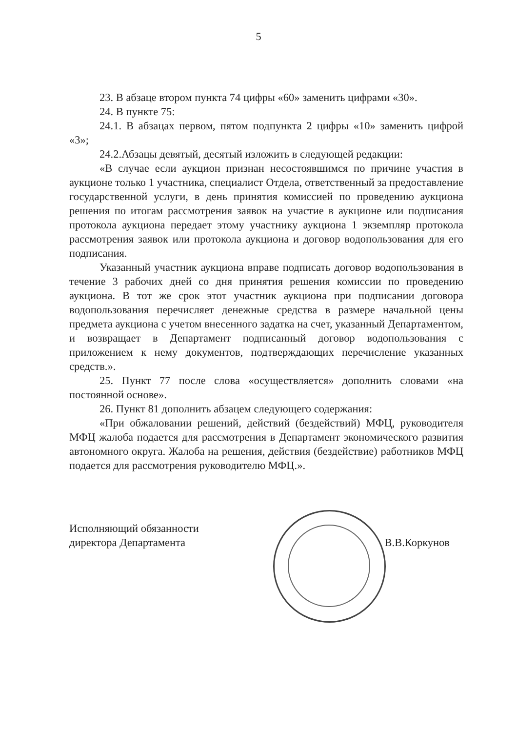5
23. В абзаце втором пункта 74 цифры «60» заменить цифрами «30».
24. В пункте 75:
24.1. В абзацах первом, пятом подпункта 2 цифры «10» заменить цифрой «3»;
24.2.Абзацы девятый, десятый изложить в следующей редакции:
«В случае если аукцион признан несостоявшимся по причине участия в аукционе только 1 участника, специалист Отдела, ответственный за предоставление государственной услуги, в день принятия комиссией по проведению аукциона решения по итогам рассмотрения заявок на участие в аукционе или подписания протокола аукциона передает этому участнику аукциона 1 экземпляр протокола рассмотрения заявок или протокола аукциона и договор водопользования для его подписания.
Указанный участник аукциона вправе подписать договор водопользования в течение 3 рабочих дней со дня принятия решения комиссии по проведению аукциона. В тот же срок этот участник аукциона при подписании договора водопользования перечисляет денежные средства в размере начальной цены предмета аукциона с учетом внесенного задатка на счет, указанный Департаментом, и возвращает в Департамент подписанный договор водопользования с приложением к нему документов, подтверждающих перечисление указанных средств.».
25. Пункт 77 после слова «осуществляется» дополнить словами «на постоянной основе».
26. Пункт 81 дополнить абзацем следующего содержания:
«При обжаловании решений, действий (бездействий) МФЦ, руководителя МФЦ жалоба подается для рассмотрения в Департамент экономического развития автономного округа. Жалоба на решения, действия (бездействие) работников МФЦ подается для рассмотрения руководителю МФЦ.».
Исполняющий обязанности
директора Департамента
В.В.Коркунов